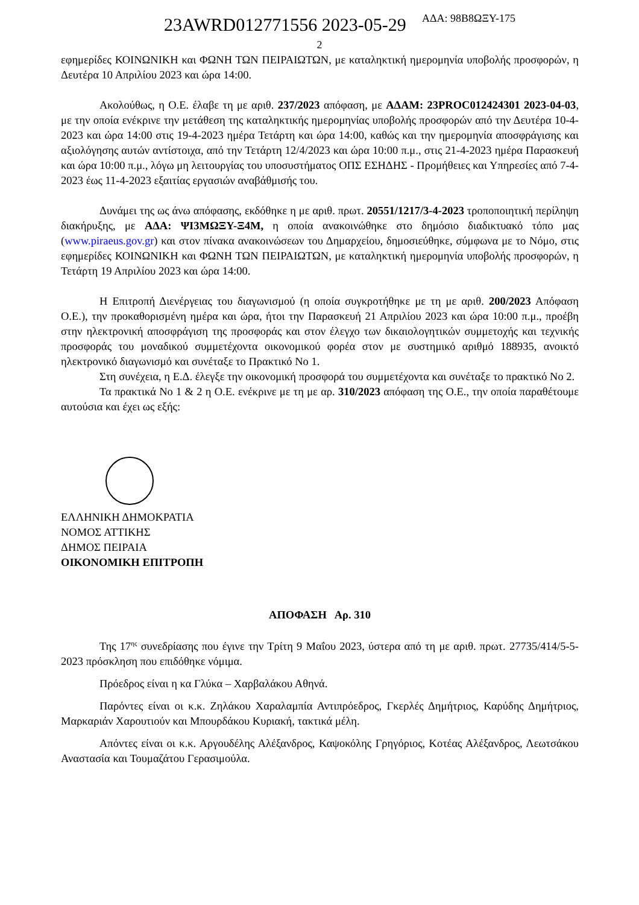ΑΔΑ: 98Β8ΩΞΥ-175
23AWRD012771556 2023-05-29
2
εφημερίδες ΚΟΙΝΩΝΙΚΗ και ΦΩΝΗ ΤΩΝ ΠΕΙΡΑΙΩΤΩΝ, με καταληκτική ημερομηνία υποβολής προσφορών, η Δευτέρα 10 Απριλίου 2023 και ώρα 14:00.
Ακολούθως, η Ο.Ε. έλαβε τη με αριθ. 237/2023 απόφαση, με ΑΔΑΜ: 23PROC012424301 2023-04-03, με την οποία ενέκρινε την μετάθεση της καταληκτικής ημερομηνίας υποβολής προσφορών από την Δευτέρα 10-4-2023 και ώρα 14:00 στις 19-4-2023 ημέρα Τετάρτη και ώρα 14:00, καθώς και την ημερομηνία αποσφράγισης και αξιολόγησης αυτών αντίστοιχα, από την Τετάρτη 12/4/2023 και ώρα 10:00 π.μ., στις 21-4-2023 ημέρα Παρασκευή και ώρα 10:00 π.μ., λόγω μη λειτουργίας του υποσυστήματος ΟΠΣ ΕΣΗΔΗΣ - Προμήθειες και Υπηρεσίες από 7-4-2023 έως 11-4-2023 εξαιτίας εργασιών αναβάθμισής του.
Δυνάμει της ως άνω απόφασης, εκδόθηκε η με αριθ. πρωτ. 20551/1217/3-4-2023 τροποποιητική περίληψη διακήρυξης, με ΑΔΑ: ΨΙ3ΜΩΞΥ-Ξ4Μ, η οποία ανακοινώθηκε στο δημόσιο διαδικτυακό τόπο μας (www.piraeus.gov.gr) και στον πίνακα ανακοινώσεων του Δημαρχείου, δημοσιεύθηκε, σύμφωνα με το Νόμο, στις εφημερίδες ΚΟΙΝΩΝΙΚΗ και ΦΩΝΗ ΤΩΝ ΠΕΙΡΑΙΩΤΩΝ, με καταληκτική ημερομηνία υποβολής προσφορών, η Τετάρτη 19 Απριλίου 2023 και ώρα 14:00.
Η Επιτροπή Διενέργειας του διαγωνισμού (η οποία συγκροτήθηκε με τη με αριθ. 200/2023 Απόφαση Ο.Ε.), την προκαθορισμένη ημέρα και ώρα, ήτοι την Παρασκευή 21 Απριλίου 2023 και ώρα 10:00 π.μ., προέβη στην ηλεκτρονική αποσφράγιση της προσφοράς και στον έλεγχο των δικαιολογητικών συμμετοχής και τεχνικής προσφοράς του μοναδικού συμμετέχοντα οικονομικού φορέα στον με συστημικό αριθμό 188935, ανοικτό ηλεκτρονικό διαγωνισμό και συνέταξε το Πρακτικό Νο 1.
Στη συνέχεια, η Ε.Δ. έλεγξε την οικονομική προσφορά του συμμετέχοντα και συνέταξε το πρακτικό Νο 2.
Τα πρακτικά Νο 1 & 2 η Ο.Ε. ενέκρινε με τη με αρ. 310/2023 απόφαση της Ο.Ε., την οποία παραθέτουμε αυτούσια και έχει ως εξής:
ΕΛΛΗΝΙΚΗ ΔΗΜΟΚΡΑΤΙΑ
ΝΟΜΟΣ ΑΤΤΙΚΗΣ
ΔΗΜΟΣ ΠΕΙΡΑΙΑ
ΟΙΚΟΝΟΜΙΚΗ ΕΠΙΤΡΟΠΗ
ΑΠΟΦΑΣΗ Αρ. 310
Της 17<sup>ης</sup> συνεδρίασης που έγινε την Τρίτη 9 Μαΐου 2023, ύστερα από τη με αριθ. πρωτ. 27735/414/5-5-2023 πρόσκληση που επιδόθηκε νόμιμα.
Πρόεδρος είναι η κα Γλύκα – Χαρβαλάκου Αθηνά.
Παρόντες είναι οι κ.κ. Ζηλάκου Χαραλαμπία Αντιπρόεδρος, Γκερλές Δημήτριος, Καρύδης Δημήτριος, Μαρκαριάν Χαρουτιούν και Μπουρδάκου Κυριακή, τακτικά μέλη.
Απόντες είναι οι κ.κ. Αργουδέλης Αλέξανδρος, Καψοκόλης Γρηγόριος, Κοτέας Αλέξανδρος, Λεωτσάκου Αναστασία και Τουμαζάτου Γερασιμούλα.